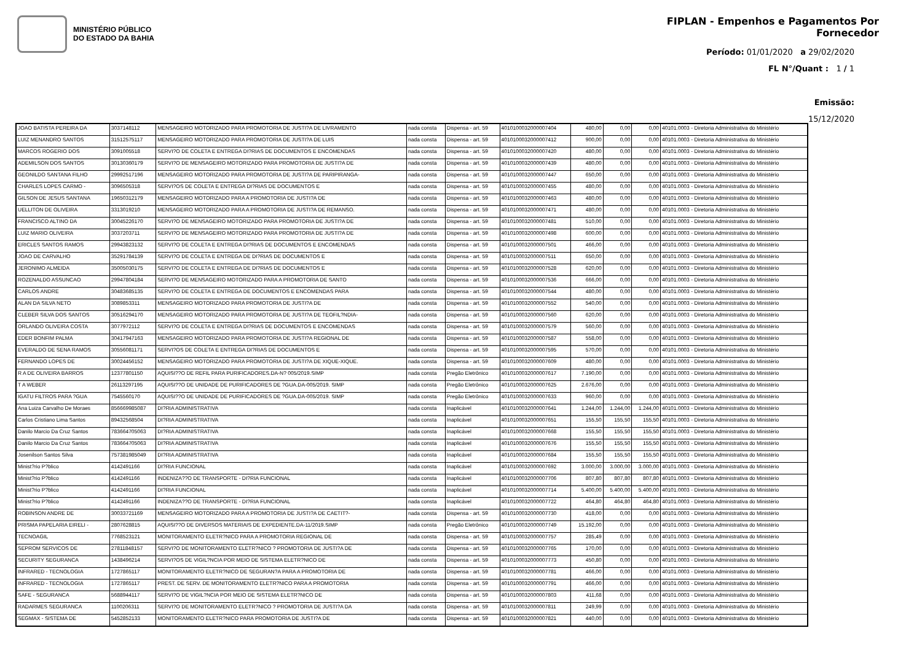MINISTÉRIO PÚBLICO
DO ESTADO DA BAHIA
FIPLAN - Empenhos e Pagamentos Por Fornecedor
Período: 01/01/2020 a 29/02/2020
FL N°/Quant : 1 / 1
Emissão:
15/12/2020
| JOAO BATISTA PEREIRA DA | 3037148112 | MENSAGEIRO MOTORIZADO PARA PROMOTORIA DE JUSTI?A DE LIVRAMENTO | nada consta | Dispensa - art. 59 | 4010100032000007404 | 480,00 | 0,00 | 0,00 | 40101.0003 - Diretoria Administrativa do Ministério |
| LUIZ MENANDRO SANTOS | 31512575117 | MENSAGEIRO MOTORIZADO PARA PROMOTORIA DE JUSTI?A DE LUIS | nada consta | Dispensa - art. 59 | 4010100032000007412 | 900,00 | 0,00 | 0,00 | 40101.0003 - Diretoria Administrativa do Ministério |
| MARCOS ROGERIO DOS | 3091005518 | SERVI?O DE COLETA E ENTREGA DI?RIAS DE DOCUMENTOS E ENCOMENDAS | nada consta | Dispensa - art. 59 | 4010100032000007420 | 480,00 | 0,00 | 0,00 | 40101.0003 - Diretoria Administrativa do Ministério |
| ADEMILSON DOS SANTOS | 30130360179 | SERVI?O DE MENSAGEIRO MOTORIZADO PARA PROMOTORIA DE JUSTI?A DE | nada consta | Dispensa - art. 59 | 4010100032000007439 | 480,00 | 0,00 | 0,00 | 40101.0003 - Diretoria Administrativa do Ministério |
| GEONILDO SANTANA FILHO | 29992517196 | MENSAGEIRO MOTORIZADO PARA PROMOTORIA DE JUSTI?A DE PARIPIRANGA- | nada consta | Dispensa - art. 59 | 4010100032000007447 | 650,00 | 0,00 | 0,00 | 40101.0003 - Diretoria Administrativa do Ministério |
| CHARLES LOPES CARMO - | 3096505318 | SERVI?OS DE COLETA E ENTREGA DI?RIAS DE DOCUMENTOS E | nada consta | Dispensa - art. 59 | 4010100032000007455 | 480,00 | 0,00 | 0,00 | 40101.0003 - Diretoria Administrativa do Ministério |
| GILSON DE JESUS SANTANA | 19650312179 | MENSAGEIRO MOTORIZADO PARA A PROMOTORIA DE JUSTI?A DE | nada consta | Dispensa - art. 59 | 4010100032000007463 | 480,00 | 0,00 | 0,00 | 40101.0003 - Diretoria Administrativa do Ministério |
| UELLITON DE OLIVEIRA | 3313019210 | MENSAGEIRO MOTORIZADO PARA A PROMOTORIA DE JUSTI?A DE REMANSO. | nada consta | Dispensa - art. 59 | 4010100032000007471 | 480,00 | 0,00 | 0,00 | 40101.0003 - Diretoria Administrativa do Ministério |
| FRANCISCO ALTINO DA | 30045226170 | SERVI?O DE MENSAGEIRO MOTORIZADO PARA PROMOTORIA DE JUSTI?A DE | nada consta | Dispensa - art. 59 | 4010100032000007481 | 510,00 | 0,00 | 0,00 | 40101.0003 - Diretoria Administrativa do Ministério |
| LUIZ MARIO OLIVEIRA | 3037203711 | SERVI?O DE MENSAGEIRO MOTORIZADO PARA PROMOTORIA DE JUSTI?A DE | nada consta | Dispensa - art. 59 | 4010100032000007498 | 600,00 | 0,00 | 0,00 | 40101.0003 - Diretoria Administrativa do Ministério |
| ERICLES SANTOS RAMOS | 29943823132 | SERVI?O DE COLETA E ENTREGA DI?RIAS DE DOCUMENTOS E ENCOMENDAS | nada consta | Dispensa - art. 59 | 4010100032000007501 | 466,00 | 0,00 | 0,00 | 40101.0003 - Diretoria Administrativa do Ministério |
| JOAO DE CARVALHO | 35291784139 | SERVI?O DE COLETA E ENTREGA DE DI?RIAS DE DOCUMENTOS E | nada consta | Dispensa - art. 59 | 4010100032000007511 | 650,00 | 0,00 | 0,00 | 40101.0003 - Diretoria Administrativa do Ministério |
| JERONIMO ALMEIDA | 35005030175 | SERVI?O DE COLETA E ENTREGA DE DI?RIAS DE DOCUMENTOS E | nada consta | Dispensa - art. 59 | 4010100032000007528 | 620,00 | 0,00 | 0,00 | 40101.0003 - Diretoria Administrativa do Ministério |
| ROZENALDO ASSUNCAO | 29947804184 | SERVI?O DE MENSAGEIRO MOTORIZADO PARA A PROMOTORIA DE SANTO | nada consta | Dispensa - art. 59 | 4010100032000007536 | 666,00 | 0,00 | 0,00 | 40101.0003 - Diretoria Administrativa do Ministério |
| CARLOS ANDRE | 30483685135 | SERVI?O DE COLETA E ENTREGA DE DOCUMENTOS E ENCOMENDAS PARA | nada consta | Dispensa - art. 59 | 4010100032000007544 | 480,00 | 0,00 | 0,00 | 40101.0003 - Diretoria Administrativa do Ministério |
| ALAN DA SILVA NETO | 3089853311 | MENSAGEIRO MOTORIZADO PARA PROMOTORIA DE JUSTI?A DE | nada consta | Dispensa - art. 59 | 4010100032000007552 | 540,00 | 0,00 | 0,00 | 40101.0003 - Diretoria Administrativa do Ministério |
| CLEBER SILVA DOS SANTOS | 30516294170 | MENSAGEIRO MOTORIZADO PARA PROMOTORIA DE JUSTI?A DE TEOFIL?NDIA- | nada consta | Dispensa - art. 59 | 4010100032000007560 | 620,00 | 0,00 | 0,00 | 40101.0003 - Diretoria Administrativa do Ministério |
| ORLANDO OLIVEIRA COSTA | 3077972112 | SERVI?O DE COLETA E ENTREGA DI?RIAS DE DOCUMENTOS E ENCOMENDAS | nada consta | Dispensa - art. 59 | 4010100032000007579 | 560,00 | 0,00 | 0,00 | 40101.0003 - Diretoria Administrativa do Ministério |
| EDER BONFIM PALMA | 30417947163 | MENSAGEIRO MOTORIZADO PARA PROMOTORIA DE JUSTI?A REGIONAL DE | nada consta | Dispensa - art. 59 | 4010100032000007587 | 558,00 | 0,00 | 0,00 | 40101.0003 - Diretoria Administrativa do Ministério |
| EVERALDO DE SENA RAMOS | 30556081171 | SERVI?OS DE COLETA E ENTREGA DI?RIAS DE DOCUMENTOS E | nada consta | Dispensa - art. 59 | 4010100032000007595 | 570,00 | 0,00 | 0,00 | 40101.0003 - Diretoria Administrativa do Ministério |
| FERNANDO LOPES DE | 30024456152 | MENSAGEIRO MOTORIZADO PARA PROMOTORIA DE JUSTI?A DE XIQUE-XIQUE. | nada consta | Dispensa - art. 59 | 4010100032000007609 | 480,00 | 0,00 | 0,00 | 40101.0003 - Diretoria Administrativa do Ministério |
| R A DE OLIVEIRA BARROS | 12377801150 | AQUISI??O DE REFIL PARA PURIFICADORES.DA-N? 005/2019.SIMP | nada consta | Pregão Eletrônico | 4010100032000007617 | 7.190,00 | 0,00 | 0,00 | 40101.0003 - Diretoria Administrativa do Ministério |
| T A WEBER | 26113297195 | AQUISI??O DE UNIDADE DE PURIFICADORES DE ?GUA.DA-005/2019. SIMP | nada consta | Pregão Eletrônico | 4010100032000007625 | 2.676,00 | 0,00 | 0,00 | 40101.0003 - Diretoria Administrativa do Ministério |
| IGATU FILTROS PARA ?GUA | 7545560170 | AQUISI??O DE UNIDADE DE PURIFICADORES DE ?GUA.DA-005/2019. SIMP | nada consta | Pregão Eletrônico | 4010100032000007633 | 960,00 | 0,00 | 0,00 | 40101.0003 - Diretoria Administrativa do Ministério |
| Ana Luiza Carvalho De Moraes | 856669985087 | DI?RIA ADMINISTRATIVA | nada consta | Inaplicável | 4010100032000007641 | 1.244,00 | 1.244,00 | 1.244,00 | 40101.0003 - Diretoria Administrativa do Ministério |
| Carlos Cristiano Lima Santos | 89432568504 | DI?RIA ADMINISTRATIVA | nada consta | Inaplicável | 4010100032000007651 | 155,50 | 155,50 | 155,50 | 40101.0003 - Diretoria Administrativa do Ministério |
| Danilo Marcio Da Cruz Santos | 783664705063 | DI?RIA ADMINISTRATIVA | nada consta | Inaplicável | 4010100032000007668 | 155,50 | 155,50 | 155,50 | 40101.0003 - Diretoria Administrativa do Ministério |
| Danilo Marcio Da Cruz Santos | 783664705063 | DI?RIA ADMINISTRATIVA | nada consta | Inaplicável | 4010100032000007676 | 155,50 | 155,50 | 155,50 | 40101.0003 - Diretoria Administrativa do Ministério |
| Josenilson Santos Silva | 757381985049 | DI?RIA ADMINISTRATIVA | nada consta | Inaplicável | 4010100032000007684 | 155,50 | 155,50 | 155,50 | 40101.0003 - Diretoria Administrativa do Ministério |
| Minist?rio P?blico | 4142491166 | DI?RIA FUNCIONAL | nada consta | Inaplicável | 4010100032000007692 | 3.000,00 | 3.000,00 | 3.000,00 | 40101.0003 - Diretoria Administrativa do Ministério |
| Minist?rio P?blico | 4142491166 | INDENIZA??O DE TRANSPORTE - DI?RIA FUNCIONAL | nada consta | Inaplicável | 4010100032000007706 | 807,80 | 807,80 | 807,80 | 40101.0003 - Diretoria Administrativa do Ministério |
| Minist?rio P?blico | 4142491166 | DI?RIA FUNCIONAL | nada consta | Inaplicável | 4010100032000007714 | 5.400,00 | 5.400,00 | 5.400,00 | 40101.0003 - Diretoria Administrativa do Ministério |
| Minist?rio P?blico | 4142491166 | INDENIZA??O DE TRANSPORTE - DI?RIA FUNCIONAL | nada consta | Inaplicável | 4010100032000007722 | 464,80 | 464,80 | 464,80 | 40101.0003 - Diretoria Administrativa do Ministério |
| ROBINSON ANDRE DE | 30033721169 | MENSAGEIRO MOTORIZADO PARA A PROMOTORIA DE JUSTI?A DE CAETIT?- | nada consta | Dispensa - art. 59 | 4010100032000007730 | 418,00 | 0,00 | 0,00 | 40101.0003 - Diretoria Administrativa do Ministério |
| PRISMA PAPELARIA EIRELI - | 2807628815 | AQUISI??O DE DIVERSOS MATERIAIS DE EXPEDIENTE.DA-11/2019.SIMP | nada consta | Pregão Eletrônico | 4010100032000007749 | 15.192,00 | 0,00 | 0,00 | 40101.0003 - Diretoria Administrativa do Ministério |
| TECNOAGIL | 7768523121 | MONITORAMENTO ELETR?NICO PARA A PROMOTORIA REGIONAL DE | nada consta | Dispensa - art. 59 | 4010100032000007757 | 285,49 | 0,00 | 0,00 | 40101.0003 - Diretoria Administrativa do Ministério |
| SEPROM SERVICOS DE | 27811848157 | SERVI?O DE MONITORAMENTO ELETR?NICO ? PROMOTORIA DE JUSTI?A DE | nada consta | Dispensa - art. 59 | 4010100032000007765 | 170,00 | 0,00 | 0,00 | 40101.0003 - Diretoria Administrativa do Ministério |
| SECURITY SEGURANCA | 1438496214 | SERVI?OS DE VIGIL?NCIA POR MEIO DE SISTEMA ELETR?NICO DE | nada consta | Dispensa - art. 59 | 4010100032000007773 | 450,80 | 0,00 | 0,00 | 40101.0003 - Diretoria Administrativa do Ministério |
| INFRARED - TECNOLOGIA | 1727865117 | MONITORAMENTO ELETR?NICO DE SEGURAN?A PARA A PROMOTORIA DE | nada consta | Dispensa - art. 59 | 4010100032000007781 | 466,00 | 0,00 | 0,00 | 40101.0003 - Diretoria Administrativa do Ministério |
| INFRARED - TECNOLOGIA | 1727865117 | PREST. DE SERV. DE MONITORAMENTO ELETR?NICO PARA A PROMOTORIA | nada consta | Dispensa - art. 59 | 4010100032000007791 | 466,00 | 0,00 | 0,00 | 40101.0003 - Diretoria Administrativa do Ministério |
| SAFE - SEGURANCA | 5688944117 | SERVI?O DE VIGIL?NCIA POR MEIO DE SISTEMA ELETR?NICO DE | nada consta | Dispensa - art. 59 | 4010100032000007803 | 411,68 | 0,00 | 0,00 | 40101.0003 - Diretoria Administrativa do Ministério |
| RADARMES SEGURANCA | 1100206311 | SERVI?O DE MONITORAMENTO ELETR?NICO ? PROMOTORIA DE JUSTI?A DA | nada consta | Dispensa - art. 59 | 4010100032000007811 | 249,99 | 0,00 | 0,00 | 40101.0003 - Diretoria Administrativa do Ministério |
| SEGMAX - SISTEMA DE | 5452852133 | MONITORAMENTO ELETR?NICO PARA PROMOTORIA DE JUSTI?A DE | nada consta | Dispensa - art. 59 | 4010100032000007821 | 440,00 | 0,00 | 0,00 | 40101.0003 - Diretoria Administrativa do Ministério |